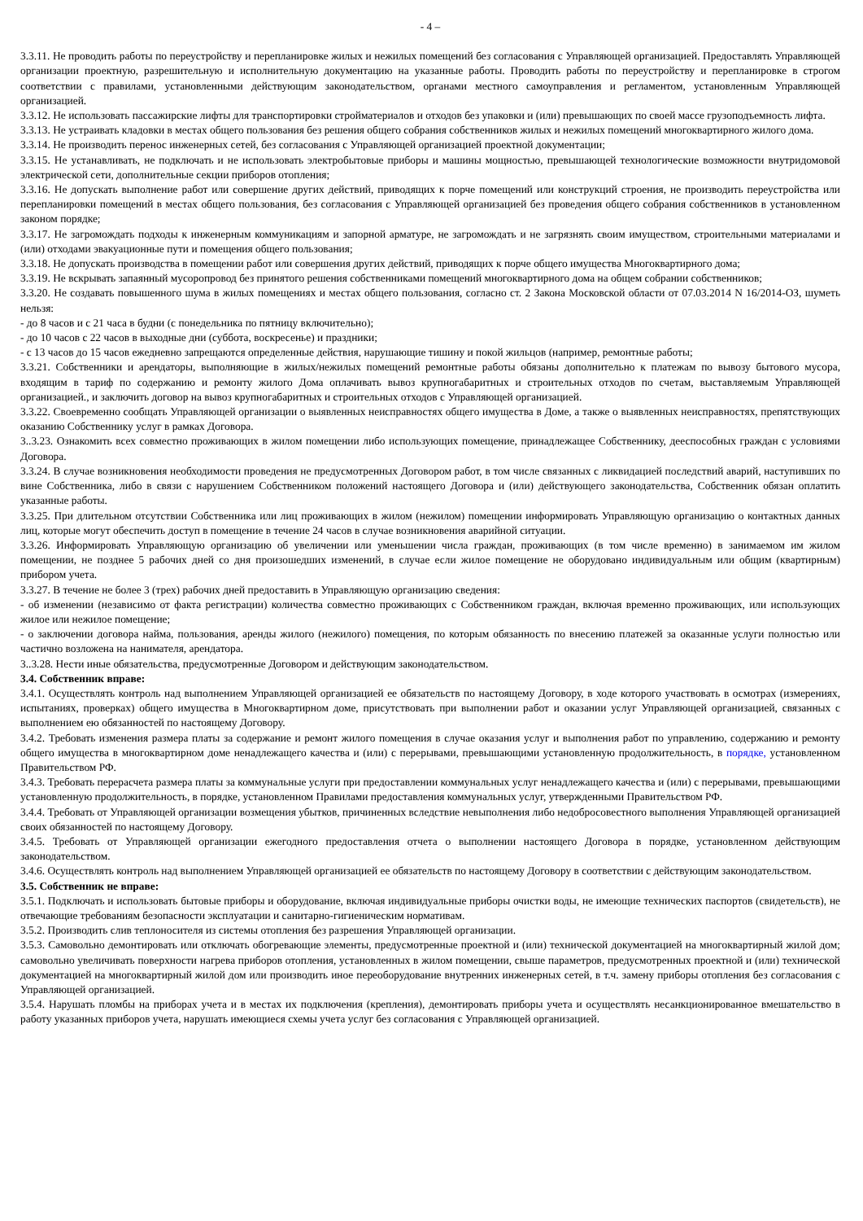- 4 –
3.3.11. Не проводить работы по переустройству и перепланировке жилых и нежилых помещений без согласования с Управляющей организацией. Предоставлять Управляющей организации проектную, разрешительную и исполнительную документацию на указанные работы. Проводить работы по переустройству и перепланировке в строгом соответствии с правилами, установленными действующим законодательством, органами местного самоуправления и регламентом, установленным Управляющей организацией.
3.3.12. Не использовать пассажирские лифты для транспортировки стройматериалов и отходов без упаковки и (или) превышающих по своей массе грузоподъемность лифта.
3.3.13. Не устраивать кладовки в местах общего пользования без решения общего собрания собственников жилых и нежилых помещений многоквартирного жилого дома.
3.3.14. Не производить перенос инженерных сетей, без согласования с Управляющей организацией проектной документации;
3.3.15. Не устанавливать, не подключать и не использовать электробытовые приборы и машины мощностью, превышающей технологические возможности внутридомовой электрической сети, дополнительные секции приборов отопления;
3.3.16. Не допускать выполнение работ или совершение других действий, приводящих к порче помещений или конструкций строения, не производить переустройства или перепланировки помещений в местах общего пользования, без согласования с Управляющей организацией без проведения общего собрания собственников в установленном законом порядке;
3.3.17. Не загромождать подходы к инженерным коммуникациям и запорной арматуре, не загромождать и не загрязнять своим имуществом, строительными материалами и (или) отходами эвакуационные пути и помещения общего пользования;
3.3.18. Не допускать производства в помещении работ или совершения других действий, приводящих к порче общего имущества Многоквартирного дома;
3.3.19. Не вскрывать запаянный мусоропровод без принятого решения собственниками помещений многоквартирного дома на общем собрании собственников;
3.3.20. Не создавать повышенного шума в жилых помещениях и местах общего пользования, согласно ст. 2 Закона Московской области от 07.03.2014 N 16/2014-ОЗ, шуметь нельзя:
- до 8 часов и с 21 часа в будни (с понедельника по пятницу включительно);
- до 10 часов с 22 часов в выходные дни (суббота, воскресенье) и праздники;
- с 13 часов до 15 часов ежедневно запрещаются определенные действия, нарушающие тишину и покой жильцов (например, ремонтные работы;
3.3.21. Собственники и арендаторы, выполняющие в жилых/нежилых помещений ремонтные работы обязаны дополнительно к платежам по вывозу бытового мусора, входящим в тариф по содержанию и ремонту жилого Дома оплачивать вывоз крупногабаритных и строительных отходов по счетам, выставляемым Управляющей организацией., и заключить договор на вывоз крупногабаритных и строительных отходов с Управляющей организацией.
3.3.22. Своевременно сообщать Управляющей организации о выявленных неисправностях общего имущества в Доме, а также о выявленных неисправностях, препятствующих оказанию Собственнику услуг в рамках Договора.
3..3.23. Ознакомить всех совместно проживающих в жилом помещении либо использующих помещение, принадлежащее Собственнику, дееспособных граждан с условиями Договора.
3.3.24. В случае возникновения необходимости проведения не предусмотренных Договором работ, в том числе связанных с ликвидацией последствий аварий, наступивших по вине Собственника, либо в связи с нарушением Собственником положений настоящего Договора и (или) действующего законодательства, Собственник обязан оплатить указанные работы.
3.3.25. При длительном отсутствии Собственника или лиц проживающих в жилом (нежилом) помещении информировать Управляющую организацию о контактных данных лиц, которые могут обеспечить доступ в помещение в течение 24 часов в случае возникновения аварийной ситуации.
3.3.26. Информировать Управляющую организацию об увеличении или уменьшении числа граждан, проживающих (в том числе временно) в занимаемом им жилом помещении, не позднее 5 рабочих дней со дня произошедших изменений, в случае если жилое помещение не оборудовано индивидуальным или общим (квартирным) прибором учета.
3.3.27. В течение не более 3 (трех) рабочих дней предоставить в Управляющую организацию сведения:
- об изменении (независимо от факта регистрации) количества совместно проживающих с Собственником граждан, включая временно проживающих, или использующих жилое или нежилое помещение;
- о заключении договора найма, пользования, аренды жилого (нежилого) помещения, по которым обязанность по внесению платежей за оказанные услуги полностью или частично возложена на нанимателя, арендатора.
3..3.28. Нести иные обязательства, предусмотренные Договором и действующим законодательством.
3.4. Собственник вправе:
3.4.1. Осуществлять контроль над выполнением Управляющей организацией ее обязательств по настоящему Договору, в ходе которого участвовать в осмотрах (измерениях, испытаниях, проверках) общего имущества в Многоквартирном доме, присутствовать при выполнении работ и оказании услуг Управляющей организацией, связанных с выполнением ею обязанностей по настоящему Договору.
3.4.2. Требовать изменения размера платы за содержание и ремонт жилого помещения в случае оказания услуг и выполнения работ по управлению, содержанию и ремонту общего имущества в многоквартирном доме ненадлежащего качества и (или) с перерывами, превышающими установленную продолжительность, в порядке, установленном Правительством РФ.
3.4.3. Требовать перерасчета размера платы за коммунальные услуги при предоставлении коммунальных услуг ненадлежащего качества и (или) с перерывами, превышающими установленную продолжительность, в порядке, установленном Правилами предоставления коммунальных услуг, утвержденными Правительством РФ.
3.4.4. Требовать от Управляющей организации возмещения убытков, причиненных вследствие невыполнения либо недобросовестного выполнения Управляющей организацией своих обязанностей по настоящему Договору.
3.4.5. Требовать от Управляющей организации ежегодного предоставления отчета о выполнении настоящего Договора в порядке, установленном действующим законодательством.
3.4.6. Осуществлять контроль над выполнением Управляющей организацией ее обязательств по настоящему Договору в соответствии с действующим законодательством.
3.5. Собственник не вправе:
3.5.1. Подключать и использовать бытовые приборы и оборудование, включая индивидуальные приборы очистки воды, не имеющие технических паспортов (свидетельств), не отвечающие требованиям безопасности эксплуатации и санитарно-гигиеническим нормативам.
3.5.2. Производить слив теплоносителя из системы отопления без разрешения Управляющей организации.
3.5.3. Самовольно демонтировать или отключать обогревающие элементы, предусмотренные проектной и (или) технической документацией на многоквартирный жилой дом; самовольно увеличивать поверхности нагрева приборов отопления, установленных в жилом помещении, свыше параметров, предусмотренных проектной и (или) технической документацией на многоквартирный жилой дом или производить иное переоборудование внутренних инженерных сетей, в т.ч. замену приборы отопления без согласования с Управляющей организацией.
3.5.4. Нарушать пломбы на приборах учета и в местах их подключения (крепления), демонтировать приборы учета и осуществлять несанкционированное вмешательство в работу указанных приборов учета, нарушать имеющиеся схемы учета услуг без согласования с Управляющей организацией.